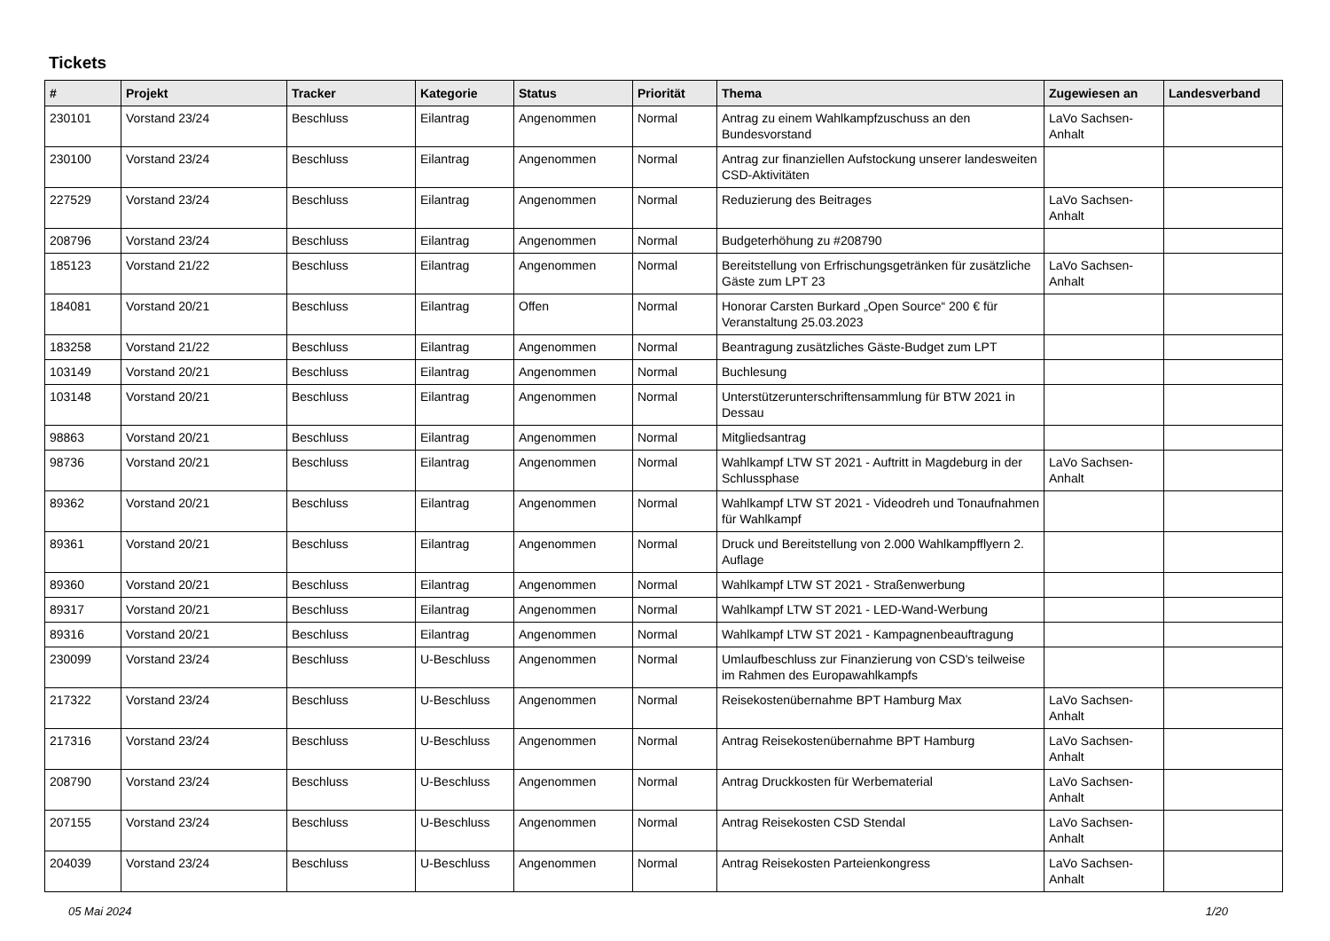Tickets
| # | Projekt | Tracker | Kategorie | Status | Priorität | Thema | Zugewiesen an | Landesverband |
| --- | --- | --- | --- | --- | --- | --- | --- | --- |
| 230101 | Vorstand 23/24 | Beschluss | Eilantrag | Angenommen | Normal | Antrag zu einem Wahlkampfzuschuss an den Bundesvorstand | LaVo Sachsen-Anhalt | |
| 230100 | Vorstand 23/24 | Beschluss | Eilantrag | Angenommen | Normal | Antrag zur finanziellen Aufstockung unserer landesweiten CSD-Aktivitäten | | |
| 227529 | Vorstand 23/24 | Beschluss | Eilantrag | Angenommen | Normal | Reduzierung des Beitrages | LaVo Sachsen-Anhalt | |
| 208796 | Vorstand 23/24 | Beschluss | Eilantrag | Angenommen | Normal | Budgeterhöhung zu #208790 | | |
| 185123 | Vorstand 21/22 | Beschluss | Eilantrag | Angenommen | Normal | Bereitstellung von Erfrischungsgetränken für zusätzliche Gäste zum LPT 23 | LaVo Sachsen-Anhalt | |
| 184081 | Vorstand 20/21 | Beschluss | Eilantrag | Offen | Normal | Honorar Carsten Burkard „Open Source“ 200 € für Veranstaltung 25.03.2023 | | |
| 183258 | Vorstand 21/22 | Beschluss | Eilantrag | Angenommen | Normal | Beantragung zusätzliches Gäste-Budget zum LPT | | |
| 103149 | Vorstand 20/21 | Beschluss | Eilantrag | Angenommen | Normal | Buchlesung | | |
| 103148 | Vorstand 20/21 | Beschluss | Eilantrag | Angenommen | Normal | Unterstützerunterschriftensammlung für BTW 2021 in Dessau | | |
| 98863 | Vorstand 20/21 | Beschluss | Eilantrag | Angenommen | Normal | Mitgliedsantrag | | |
| 98736 | Vorstand 20/21 | Beschluss | Eilantrag | Angenommen | Normal | Wahlkampf LTW ST 2021 - Auftritt in Magdeburg in der Schlussphase | LaVo Sachsen-Anhalt | |
| 89362 | Vorstand 20/21 | Beschluss | Eilantrag | Angenommen | Normal | Wahlkampf LTW ST 2021 - Videodreh und Tonaufnahmen für Wahlkampf | | |
| 89361 | Vorstand 20/21 | Beschluss | Eilantrag | Angenommen | Normal | Druck und Bereitstellung von 2.000 Wahlkampfflyern 2. Auflage | | |
| 89360 | Vorstand 20/21 | Beschluss | Eilantrag | Angenommen | Normal | Wahlkampf LTW ST 2021 - Straßenwerbung | | |
| 89317 | Vorstand 20/21 | Beschluss | Eilantrag | Angenommen | Normal | Wahlkampf LTW ST 2021 - LED-Wand-Werbung | | |
| 89316 | Vorstand 20/21 | Beschluss | Eilantrag | Angenommen | Normal | Wahlkampf LTW ST 2021 - Kampagnenbeauftragung | | |
| 230099 | Vorstand 23/24 | Beschluss | U-Beschluss | Angenommen | Normal | Umlaufbeschluss zur Finanzierung von CSD's teilweise im Rahmen des Europawahlkampfs | | |
| 217322 | Vorstand 23/24 | Beschluss | U-Beschluss | Angenommen | Normal | Reisekostenübernahme BPT Hamburg Max | LaVo Sachsen-Anhalt | |
| 217316 | Vorstand 23/24 | Beschluss | U-Beschluss | Angenommen | Normal | Antrag Reisekostenübernahme BPT Hamburg | LaVo Sachsen-Anhalt | |
| 208790 | Vorstand 23/24 | Beschluss | U-Beschluss | Angenommen | Normal | Antrag Druckkosten für Werbematerial | LaVo Sachsen-Anhalt | |
| 207155 | Vorstand 23/24 | Beschluss | U-Beschluss | Angenommen | Normal | Antrag Reisekosten CSD Stendal | LaVo Sachsen-Anhalt | |
| 204039 | Vorstand 23/24 | Beschluss | U-Beschluss | Angenommen | Normal | Antrag Reisekosten Parteienkongress | LaVo Sachsen-Anhalt | |
05 Mai 2024 1/20